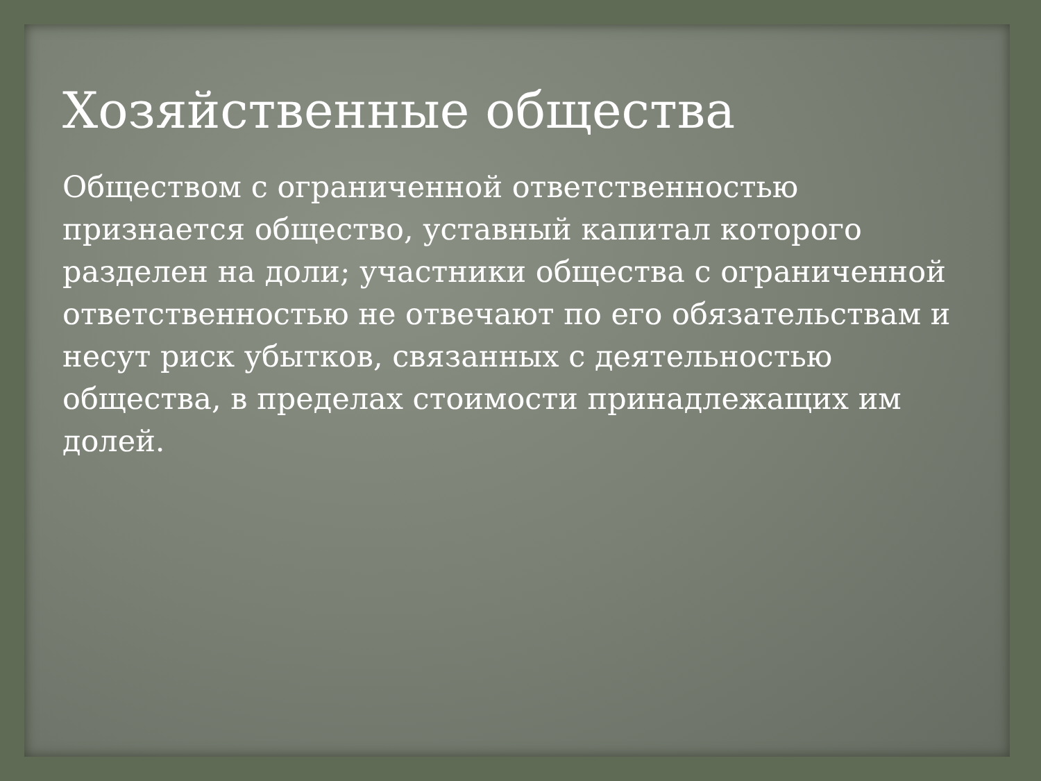Хозяйственные общества
Обществом с ограниченной ответственностью признается общество, уставный капитал которого разделен на доли; участники общества с ограниченной ответственностью не отвечают по его обязательствам и несут риск убытков, связанных с деятельностью общества, в пределах стоимости принадлежащих им долей.